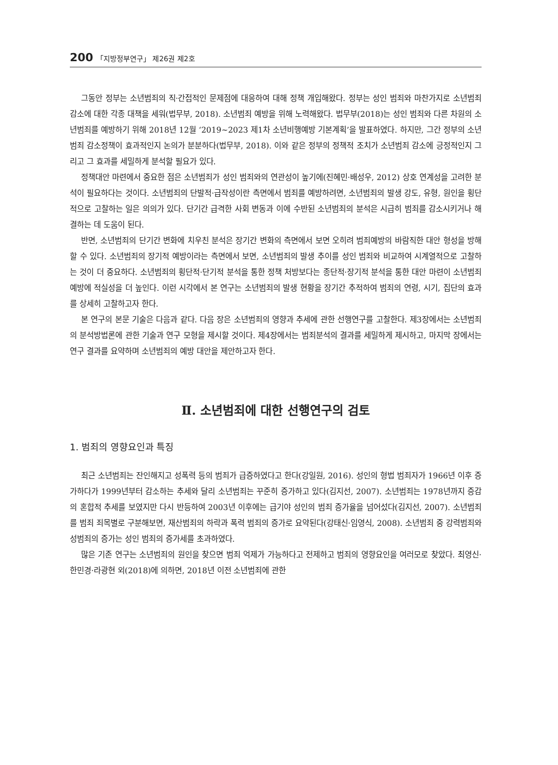200 「지방정부연구」 제26권 제2호
그동안 정부는 소년범죄의 직·간접적인 문제점에 대응하여 대해 정책 개입해왔다. 정부는 성인 범죄와 마찬가지로 소년범죄 감소에 대한 각종 대책을 세워(법무부, 2018). 소년범죄 예방을 위해 노력해왔다. 법무부(2018)는 성인 범죄와 다른 차원의 소년범죄를 예방하기 위해 2018년 12월 ‘2019~2023 제1차 소년비행예방 기본계획’을 발표하였다. 하지만, 그간 정부의 소년범죄 감소정책이 효과적인지 논의가 분분하다(법무부, 2018). 이와 같은 정부의 정책적 조치가 소년범죄 감소에 긍정적인지 그리고 그 효과를 세밀하게 분석할 필요가 있다.
정책대안 마련에서 중요한 점은 소년범죄가 성인 범죄와의 연관성이 높기에(진혜민·배성우, 2012) 상호 연계성을 고려한 분석이 필요하다는 것이다. 소년범죄의 단발적·급작성이란 측면에서 범죄를 예방하려면, 소년범죄의 발생 강도, 유형, 원인을 횡단적으로 고찰하는 일은 의의가 있다. 단기간 급격한 사회 변동과 이에 수반된 소년범죄의 분석은 시급히 범죄를 감소시키거나 해결하는 데 도움이 된다.
반면, 소년범죄의 단기간 변화에 치우친 분석은 장기간 변화의 측면에서 보면 오히려 범죄예방의 바람직한 대안 형성을 방해할 수 있다. 소년범죄의 장기적 예방이라는 측면에서 보면, 소년범죄의 발생 추이를 성인 범죄와 비교하여 시계열적으로 고찰하는 것이 더 중요하다. 소년범죄의 횡단적·단기적 분석을 통한 정책 처방보다는 종단적·장기적 분석을 통한 대안 마련이 소년범죄 예방에 적실성을 더 높인다. 이런 시각에서 본 연구는 소년범죄의 발생 현황을 장기간 추적하여 범죄의 연령, 시기, 집단의 효과를 상세히 고찰하고자 한다.
본 연구의 본문 기술은 다음과 같다. 다음 장은 소년범죄의 영향과 추세에 관한 선행연구를 고찰한다. 제3장에서는 소년범죄의 분석방법론에 관한 기술과 연구 모형을 제시할 것이다. 제4장에서는 범죄분석의 결과를 세밀하게 제시하고, 마지막 장에서는 연구 결과를 요약하며 소년범죄의 예방 대안을 제안하고자 한다.
Ⅱ. 소년범죄에 대한 선행연구의 검토
1. 범죄의 영향요인과 특징
최근 소년범죄는 잔인해지고 성폭력 등의 범죄가 급증하였다고 한다(강일원, 2016). 성인의 형법 범죄자가 1966년 이후 증가하다가 1999년부터 감소하는 추세와 달리 소년범죄는 꾸준히 증가하고 있다(김지선, 2007). 소년범죄는 1978년까지 증감의 혼합적 추세를 보였지만 다시 반등하여 2003년 이후에는 급기야 성인의 범죄 증가율을 넘어섰다(김지선, 2007). 소년범죄를 범죄 죄목별로 구분해보면, 재산범죄의 하락과 폭력 범죄의 증가로 요약된다(강태신·임영식, 2008). 소년범죄 중 강력범죄와 성범죄의 증가는 성인 범죄의 증가세를 초과하였다.
많은 기존 연구는 소년범죄의 원인을 찾으면 범죄 억제가 가능하다고 전제하고 범죄의 영향요인을 여러모로 찾았다. 최영신·한민경·라광현 외(2018)에 의하면, 2018년 이전 소년범죄에 관한